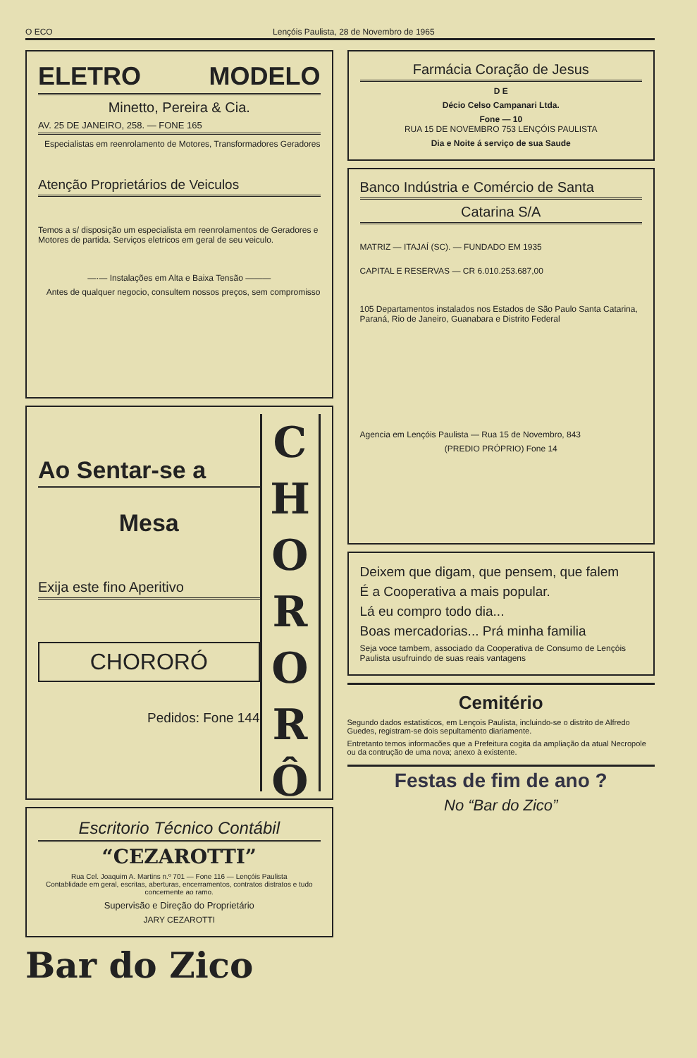O ECO Lençóis Paulista, 28 de Novembro de 1965
ELETRO MODELO
Minetto, Pereira & Cia.
AV. 25 DE JANEIRO, 258. — FONE 165
Especialistas em reenrolamento de Motores, Transformadores Geradores
Atenção Proprietários de Veiculos
Temos a s/ disposição um especialista em reenrolamentos de Geradores e Motores de partida. Serviços eletricos em geral de seu veiculo.
—·— Instalações em Alta e Baixa Tensão ———
Antes de qualquer negocio, consultem nossos preços, sem compromisso
Ao Sentar-se a
Mesa
Exija este fino Aperitivo
CHORORÓ
Pedidos: Fone 144
C
H
O
R
O
R
Ô
Escritorio Técnico Contábil
“CEZAROTTI”
Rua Cel. Joaquim A. Martins n.º 701 — Fone 116 — Lençóis Paulista
Contablidade em geral, escritas, aberturas, encerramentos, contratos distratos e tudo concernente ao ramo.
Supervisão e Direção do Proprietário
JARY CEZAROTTI
Bar do Zico
Farmácia Coração de Jesus
D E
Décio Celso Campanari Ltda.
Fone — 10
RUA 15 DE NOVEMBRO 753 LENÇÓIS PAULISTA
Dia e Noite á serviço de sua Saude
Banco Indústria e Comércio de Santa
Catarina S/A
MATRIZ — ITAJAÍ (SC). — FUNDADO EM 1935
CAPITAL E RESERVAS — CR 6.010.253.687,00
105 Departamentos instalados nos Estados de São Paulo Santa Catarina, Paraná, Rio de Janeiro, Guanabara e Distrito Federal
Agencia em Lençóis Paulista — Rua 15 de Novembro, 843
(PREDIO PRÓPRIO) Fone 14
Deixem que digam, que pensem, que falem
É a Cooperativa a mais popular.
Lá eu compro todo dia...
Boas mercadorias... Prá minha familia
Seja voce tambem, associado da Cooperativa de Consumo de Lençóis Paulista usufruindo de suas reais vantagens
Cemitério
Segundo dados estatisticos, em Lençois Paulista, incluindo-se o distrito de Alfredo Guedes, registram-se dois sepultamento diariamente.
Entretanto temos informacões que a Prefeitura cogita da ampliação da atual Necropole ou da contrução de uma nova; anexo à existente.
Festas de fim de ano ?
No “Bar do Zico”